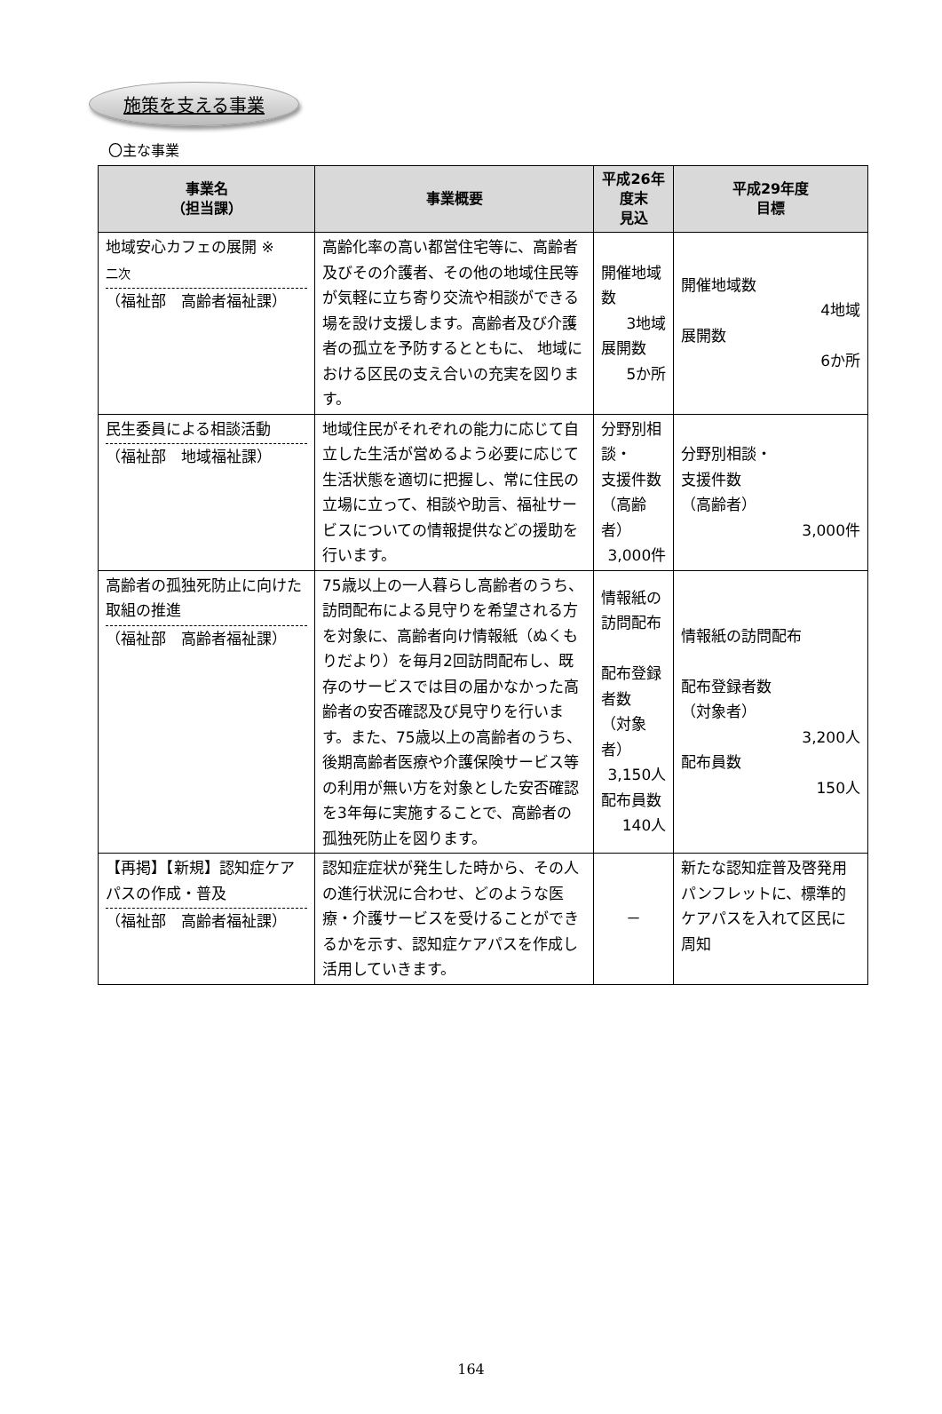施策を支える事業
〇主な事業
| 事業名 （担当課） | 事業概要 | 平成26年度末 見込 | 平成29年度 目標 |
| --- | --- | --- | --- |
| 地域安心カフェの展開 ※ 二次 （福祉部 高齢者福祉課） | 高齢化率の高い都営住宅等に、高齢者及びその介護者、その他の地域住民等が気軽に立ち寄り交流や相談ができる場を設け支援します。高齢者及び介護者の孤立を予防するとともに、 地域における区民の支え合いの充実を図ります。 | 開催地域数 3地域 展開数 5か所 | 開催地域数 4地域 展開数 6か所 |
| 民生委員による相談活動 （福祉部 地域福祉課） | 地域住民がそれぞれの能力に応じて自立した生活が営めるよう必要に応じて生活状態を適切に把握し、常に住民の立場に立って、相談や助言、福祉サービスについての情報提供などの援助を行います。 | 分野別相談・ 支援件数 （高齢者） 3,000件 | 分野別相談・ 支援件数 （高齢者） 3,000件 |
| 高齢者の孤独死防止に向けた取組の推進 （福祉部 高齢者福祉課） | 75歳以上の一人暮らし高齢者のうち、訪問配布による見守りを希望される方を対象に、高齢者向け情報紙（ぬくもりだより）を毎月2回訪問配布し、既存のサービスでは目の届かなかった高齢者の安否確認及び見守りを行います。また、75歳以上の高齢者のうち、後期高齢者医療や介護保険サービス等の利用が無い方を対象とした安否確認を3年毎に実施することで、高齢者の孤独死防止を図ります。 | 情報紙の訪問配布 配布登録者数 （対象者） 3,150人 配布員数 140人 | 情報紙の訪問配布 配布登録者数 （対象者） 3,200人 配布員数 150人 |
| 【再掲】【新規】認知症ケアパスの作成・普及 （福祉部 高齢者福祉課） | 認知症症状が発生した時から、その人の進行状況に合わせ、どのような医療・介護サービスを受けることができるかを示す、認知症ケアパスを作成し活用していきます。 | － | 新たな認知症普及啓発用パンフレットに、標準的ケアパスを入れて区民に周知 |
164